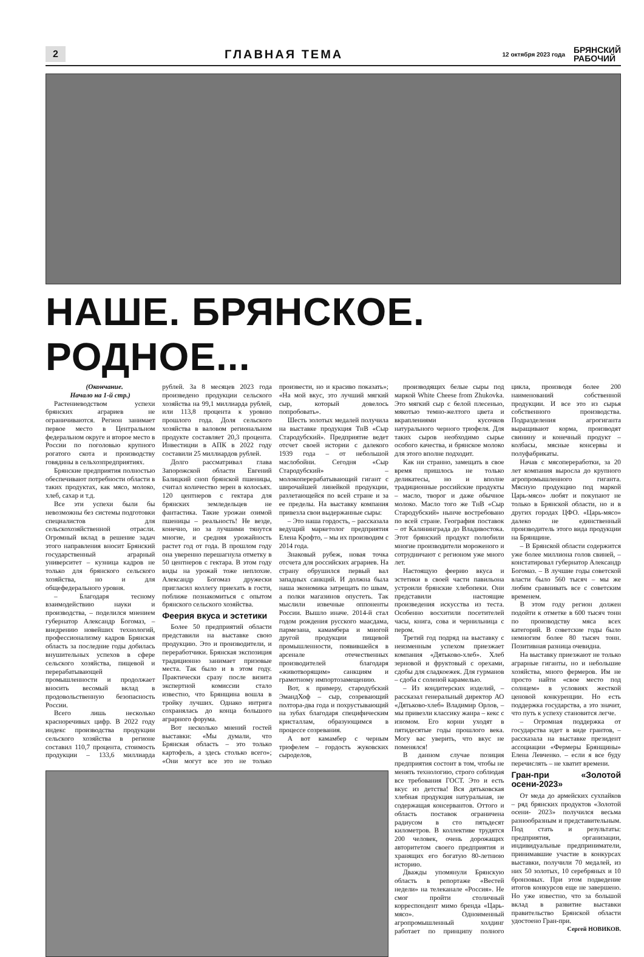2 ГЛАВНАЯ ТЕМА 12 октября 2023 года БРЯНСКИЙ
РАБОЧИЙ
НАШЕ. БРЯНСКОЕ. РОДНОЕ...
(Окончание.
Начало на 1-й стр.)
Растениеводством успехи брянских аграриев не ограничиваются. Регион занимает первое место в Центральном федеральном округе и второе место в России по поголовью крупного рогатого скота и производству говядины в сельхозпредприятиях.
Брянские предприятия полностью обеспечивают потребности области в таких продуктах, как мясо, молоко, хлеб, сахар и т.д.
Все эти успехи были бы невозможны без системы подготовки специалистов для сельскохозяйственной отрасли. Огромный вклад в решение задач этого направления вносит Брянский государственный аграрный университет – кузница кадров не только для брянского сельского хозяйства, но и для общефедерального уровня.
– Благодаря тесному взаимодействию науки и производства, – поделился мнением губернатор Александр Богомаз, – внедрению новейших технологий, профессионализму кадров Брянская область за последние годы добилась внушительных успехов в сфере сельского хозяйства, пищевой и перерабатывающей промышленности и продолжает вносить весомый вклад в продовольственную безопасность России.
Всего лишь несколько красноречивых цифр. В 2022 году индекс производства продукции сельского хозяйства в регионе составил 110,7 процента, стоимость продукции – 133,6 миллиарда рублей. За 8 месяцев 2023 года произведено продукции сельского хозяйства на 99,1 миллиарда рублей, или 113,8 процента к уровню прошлого года. Доля сельского хозяйства в валовом региональном продукте составляет 20,3 процента. Инвестиции в АПК в 2022 году составили 25 миллиардов рублей.
Долго рассматривал глава Запорожской области Евгений Балицкий сноп брянской пшеницы, считал количество зерен в колосьях. 120 центнеров с гектара для брянских земледельцев не фантастика. Такие урожаи озимой пшеницы – реальность! Не везде, конечно, но за лучшими тянутся многие, и средняя урожайность растет год от года. В прошлом году она уверенно перешагнула отметку в 50 центнеров с гектара. В этом году виды на урожай тоже неплохие. Александр Богомаз дружески пригласил коллегу приехать в гости, поближе познакомиться с опытом брянского сельского хозяйства.
Феерия вкуса и эстетики
Более 50 предприятий области представили на выставке свою продукцию. Это и производители, и переработчики. Брянская экспозиция традиционно занимает призовые места. Так было и в этом году. Практически сразу после визита экспертной комиссии стало известно, что Брянщина вошла в тройку лучших. Однако интрига сохранялась до конца большого аграрного форума.
Вот несколько мнений гостей выставки: «Мы думали, что Брянская область – это только картофель, а здесь столько всего»; «Они могут все это не только произвести, но и красиво показать»; «На мой вкус, это лучший мягкий сыр, который довелось попробовать».
Шесть золотых медалей получила на выставке продукция ТнВ «Сыр Стародубский». Предприятие ведет отсчет своей истории с далекого 1939 года – от небольшой маслобойни. Сегодня «Сыр Стародубский» – молокоперерабатывающий гигант с широчайшей линейкой продукции, разлетающейся по всей стране и за ее пределы. На выставку компания привезла свои выдержанные сыры:
– Это наша гордость, – рассказала ведущий маркетолог предприятия Елена Крофто, – мы их производим с 2014 года.
Знаковый рубеж, новая точка отсчета для российских аграриев. На страну обрушился первый вал западных санкций. И должна была наша экономика затрещать по швам, а полки магазинов опустеть. Так мыслили извечные оппоненты России. Вышло иначе. 2014-й стал годом рождения русского маасдама, пармезана, камамбера и многой другой продукции пищевой промышленности, появившейся в арсенале отечественных производителей благодаря «животворящим» санкциям и грамотному импортозамещению.
Вот, к примеру, стародубский ЭмандХоф – сыр, созревающий полтора-два года и похрустывающий на зубах благодаря специфическим кристаллам, образующимся в процессе созревания.
А вот камамбер с черным трюфелем – гордость жуковских сыроделов,
производящих белые сыры под маркой White Cheese from Zhukovka. Это мягкий сыр с белой плесенью, мякотью темно-желтого цвета и вкраплениями кусочков натурального черного трюфеля. Для таких сыров необходимо сырье особого качества, и брянское молоко для этого вполне подходит.
Как ни странно, замещать в свое время пришлось не только деликатесы, но и вполне традиционные российские продукты – масло, творог и даже обычное молоко. Масло того же ТнВ «Сыр Стародубский» нынче востребовано по всей стране. География поставок – от Калининграда до Владивостока. Этот брянский продукт полюбили многие производители мороженого и сотрудничают с регионом уже много лет.
Настоящую феерию вкуса и эстетики в своей части павильона устроили брянские хлебопеки. Они представили настоящие произведения искусства из теста. Особенно восхитили посетителей часы, книга, сова и чернильница с пером.
Третий год подряд на выставку с неизменным успехом приезжает компания «Дятьково-хлеб». Хлеб зерновой и фруктовый с орехами, сдобы для сладкоежек. Для гурманов – сдоба с соленой карамелью.
– Из кондитерских изделий, – рассказал генеральный директор АО «Дятьково-хлеб» Владимир Орлов, – мы привезли классику жанра – кекс с изюмом. Его корни уходят в пятидесятые годы прошлого века. Могу вас уверить, что вкус не поменялся!
В данном случае позиция предприятия состоит в том, чтобы не менять технологию, строго соблюдая все требования ГОСТ. Это и есть вкус из детства! Вся дятьковская хлебная продукция натуральная, не содержащая консервантов. Оттого и область поставок ограничена радиусом в сто пятьдесят километров. В коллективе трудятся 200 человек, очень дорожащих авторитетом своего предприятия и хранящих его богатую 80-летнюю историю.
Дважды упомянули Брянскую область в репортаже «Вестей недели» на телеканале «Россия». Не смог пройти столичный корреспондент мимо бренда «Царь-мясо». Одноименный агропромышленный холдинг работает по принципу полного цикла, производя более 200 наименований собственной продукции. И все это из сырья собственного производства. Подразделения агрогиганта выращивают корма, производят свинину и конечный продукт – колбасы, мясные консервы и полуфабрикаты.
Начав с мясопереработки, за 20 лет компания выросла до крупного агропромышленного гиганта. Мясную продукцию под маркой Царь-мясо» любят и покупают не только в Брянской области, но и в других городах ЦФО. «Царь-мясо» далеко не единственный производитель этого вида продукции на Брянщине.
– В Брянской области содержится уже более миллиона голов свиней, – констатировал губернатор Александр Богомаз. – В лучшие годы советской власти было 560 тысяч – мы же любим сравнивать все с советским временем.
В этом году регион должен подойти к отметке в 600 тысяч тонн по производству мяса всех категорий. В советские годы было немногим более 80 тысяч тонн. Позитивная разница очевидна.
На выставку приезжают не только аграрные гиганты, но и небольшие хозяйства, много фермеров. Им не просто найти «свое место под солнцем» в условиях жесткой ценовой конкуренции. Но есть поддержка государства, а это значит, что путь к успеху становится легче.
– Огромная поддержка от государства идет в виде грантов, – рассказала на выставке президент ассоциации «Фермеры Брянщины» Елена Левченко. – если я все буду перечислять – не хватит времени.
Гран-при «Золотой осени-2023»
От меда до армейских сухпайков – ряд брянских продуктов «Золотой осени- 2023» получился весьма разнообразным и представительным. Под стать и результаты: предприятия, организации, индивидуальные предприниматели, принимавшие участие в конкурсах выставки, получили 70 медалей, из них 50 золотых, 10 серебряных и 10 бронзовых. При этом подведение итогов конкурсов еще не завершено. Но уже известно, что за большой вклад в развитие выставки правительство Брянской области удостоено Гран-при.
Сергей НОВИКОВ.